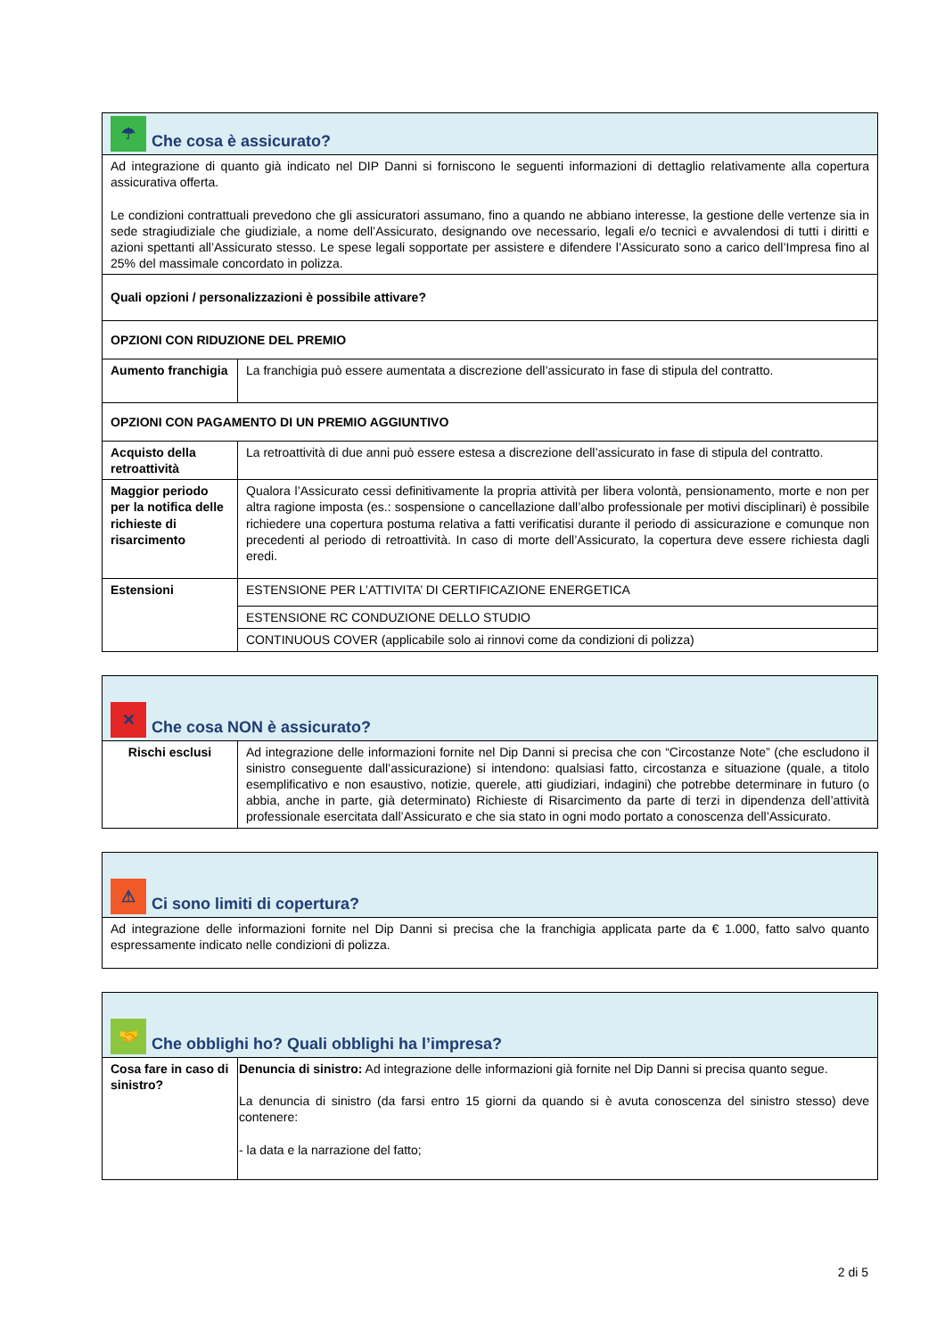| ☂ Che cosa è assicurato? | |
| Ad integrazione di quanto già indicato nel DIP Danni si forniscono le seguenti informazioni di dettaglio relativamente alla copertura assicurativa offerta. Le condizioni contrattuali prevedono che gli assicuratori assumano, fino a quando ne abbiano interesse, la gestione delle vertenze sia in sede stragiudiziale che giudiziale, a nome dell’Assicurato, designando ove necessario, legali e/o tecnici e avvalendosi di tutti i diritti e azioni spettanti all’Assicurato stesso. Le spese legali sopportate per assistere e difendere l’Assicurato sono a carico dell’Impresa fino al 25% del massimale concordato in polizza. | |
| Quali opzioni / personalizzazioni è possibile attivare? | |
| OPZIONI CON RIDUZIONE DEL PREMIO | |
| Aumento franchigia | La franchigia può essere aumentata a discrezione dell’assicurato in fase di stipula del contratto. |
| OPZIONI CON PAGAMENTO DI UN PREMIO AGGIUNTIVO | |
| Acquisto della retroattività | La retroattività di due anni può essere estesa a discrezione dell’assicurato in fase di stipula del contratto. |
| Maggior periodo per la notifica delle richieste di risarcimento | Qualora l’Assicurato cessi definitivamente la propria attività per libera volontà, pensionamento, morte e non per altra ragione imposta (es.: sospensione o cancellazione dall’albo professionale per motivi disciplinari) è possibile richiedere una copertura postuma relativa a fatti verificatisi durante il periodo di assicurazione e comunque non precedenti al periodo di retroattività. In caso di morte dell’Assicurato, la copertura deve essere richiesta dagli eredi. |
| Estensioni | ESTENSIONE PER L’ATTIVITA’ DI CERTIFICAZIONE ENERGETICA |
| | ESTENSIONE RC CONDUZIONE DELLO STUDIO |
| | CONTINUOUS COVER (applicabile solo ai rinnovi come da condizioni di polizza) |
| ✕ Che cosa NON è assicurato? | |
| Rischi esclusi | Ad integrazione delle informazioni fornite nel Dip Danni si precisa che con “Circostanze Note” (che escludono il sinistro conseguente dall’assicurazione) si intendono: qualsiasi fatto, circostanza e situazione (quale, a titolo esemplificativo e non esaustivo, notizie, querele, atti giudiziari, indagini) che potrebbe determinare in futuro (o abbia, anche in parte, già determinato) Richieste di Risarcimento da parte di terzi in dipendenza dell’attività professionale esercitata dall’Assicurato e che sia stato in ogni modo portato a conoscenza dell’Assicurato. |
| ⚠ Ci sono limiti di copertura? |
| Ad integrazione delle informazioni fornite nel Dip Danni si precisa che la franchigia applicata parte da € 1.000, fatto salvo quanto espressamente indicato nelle condizioni di polizza. |
| 🤝 Che obblighi ho? Quali obblighi ha l’impresa? | |
| Cosa fare in caso di sinistro? | Denuncia di sinistro: Ad integrazione delle informazioni già fornite nel Dip Danni si precisa quanto segue. La denuncia di sinistro (da farsi entro 15 giorni da quando si è avuta conoscenza del sinistro stesso) deve contenere: - la data e la narrazione del fatto; |
2 di 5